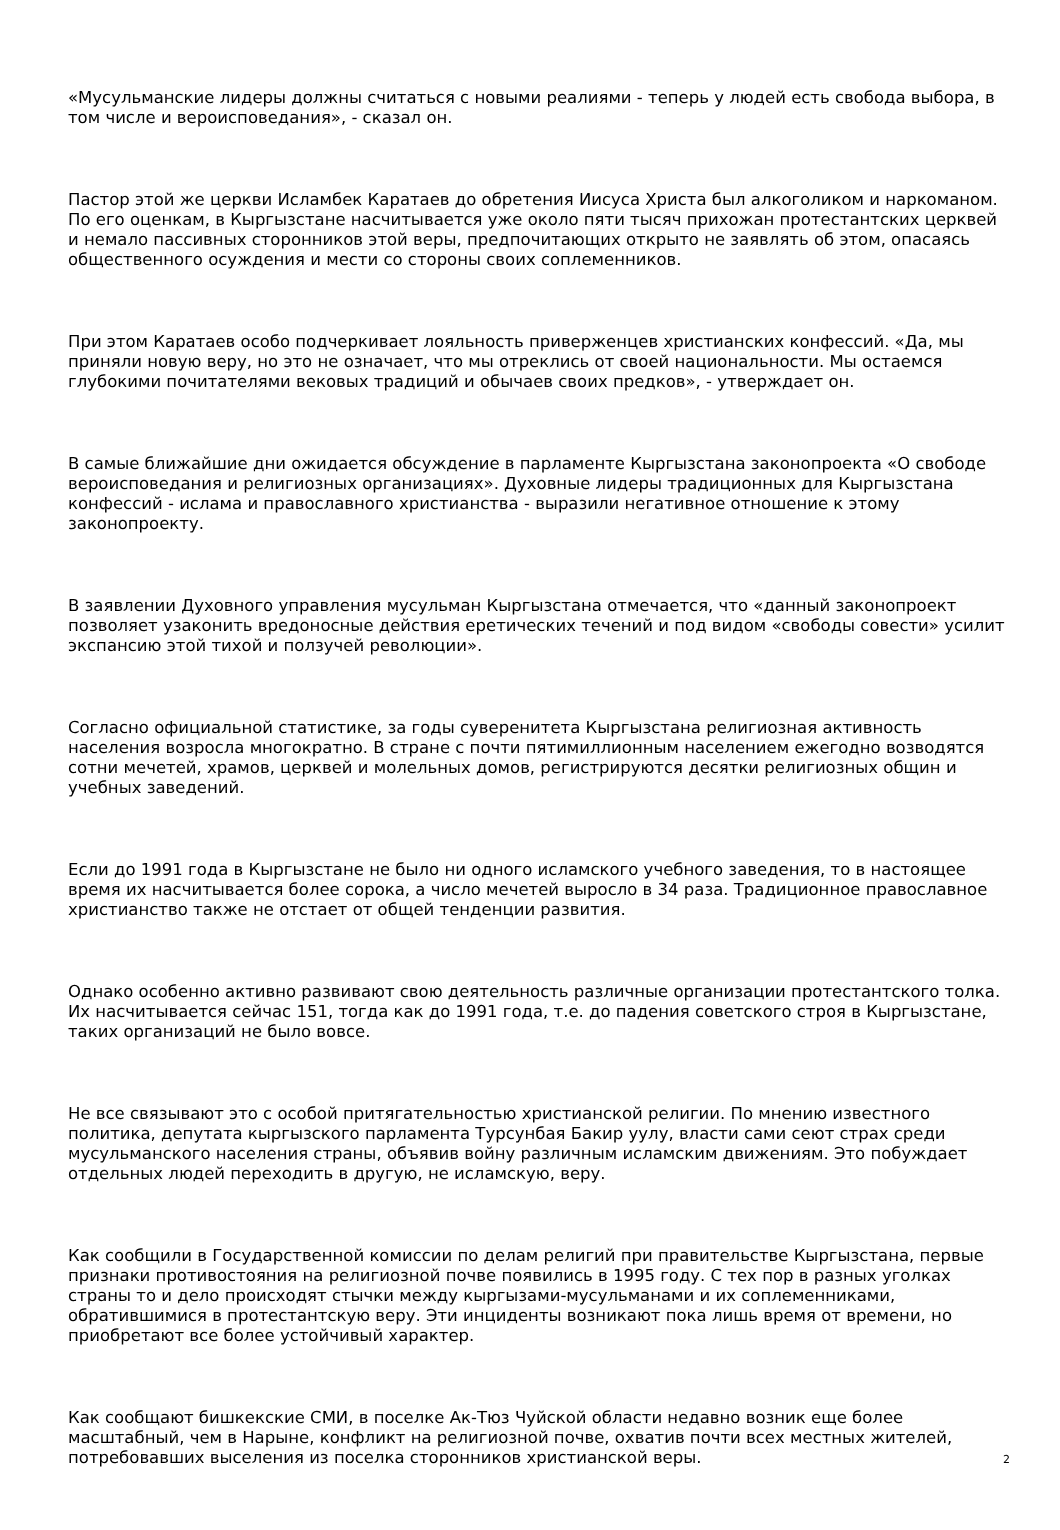«Мусульманские лидеры должны считаться с новыми реалиями - теперь у людей есть свобода выбора, в том числе и вероисповедания», - сказал он.
Пастор этой же церкви Исламбек Каратаев до обретения Иисуса Христа был алкоголиком и наркоманом. По его оценкам, в Кыргызстане насчитывается уже около пяти тысяч прихожан протестантских церквей и немало пассивных сторонников этой веры, предпочитающих открыто не заявлять об этом, опасаясь общественного осуждения и мести со стороны своих соплеменников.
При этом Каратаев особо подчеркивает лояльность приверженцев христианских конфессий. «Да, мы приняли новую веру, но это не означает, что мы отреклись от своей национальности. Мы остаемся глубокими почитателями вековых традиций и обычаев своих предков», - утверждает он.
В самые ближайшие дни ожидается обсуждение в парламенте Кыргызстана законопроекта «О свободе вероисповедания и религиозных организациях». Духовные лидеры традиционных для Кыргызстана конфессий - ислама и православного христианства - выразили негативное отношение к этому законопроекту.
В заявлении Духовного управления мусульман Кыргызстана отмечается, что «данный законопроект позволяет узаконить вредоносные действия еретических течений и под видом «свободы совести» усилит экспансию этой тихой и ползучей революции».
Согласно официальной статистике, за годы суверенитета Кыргызстана религиозная активность населения возросла многократно. В стране с почти пятимиллионным населением ежегодно возводятся сотни мечетей, храмов, церквей и молельных домов, регистрируются десятки религиозных общин и учебных заведений.
Если до 1991 года в Кыргызстане не было ни одного исламского учебного заведения, то в настоящее время их насчитывается более сорока, а число мечетей выросло в 34 раза. Традиционное православное христианство также не отстает от общей тенденции развития.
Однако особенно активно развивают свою деятельность различные организации протестантского толка. Их насчитывается сейчас 151, тогда как до 1991 года, т.е. до падения советского строя в Кыргызстане, таких организаций не было вовсе.
Не все связывают это с особой притягательностью христианской религии. По мнению известного политика, депутата кыргызского парламента Турсунбая Бакир уулу, власти сами сеют страх среди мусульманского населения страны, объявив войну различным исламским движениям. Это побуждает отдельных людей переходить в другую, не исламскую, веру.
Как сообщили в Государственной комиссии по делам религий при правительстве Кыргызстана, первые признаки противостояния на религиозной почве появились в 1995 году. С тех пор в разных уголках страны то и дело происходят стычки между кыргызами-мусульманами и их соплеменниками, обратившимися в протестантскую веру. Эти инциденты возникают пока лишь время от времени, но приобретают все более устойчивый характер.
Как сообщают бишкекские СМИ, в поселке Ак-Тюз Чуйской области недавно возник еще более масштабный, чем в Нарыне, конфликт на религиозной почве, охватив почти всех местных жителей, потребовавших выселения из поселка сторонников христианской веры.
2